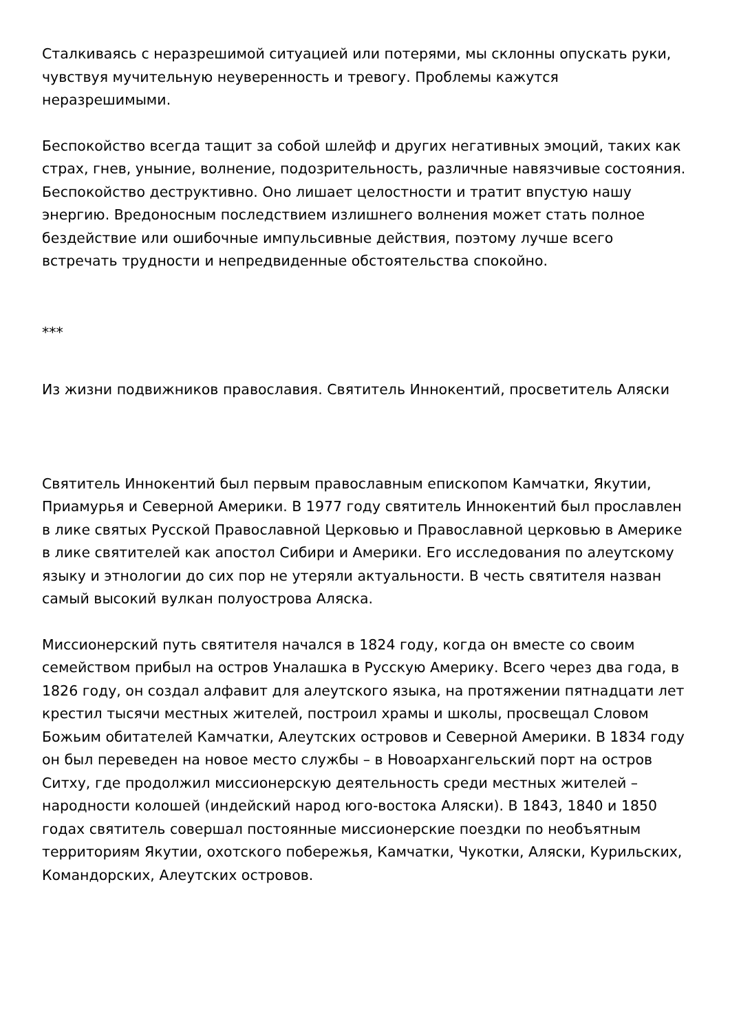Сталкиваясь с неразрешимой ситуацией или потерями, мы склонны опускать руки, чувствуя мучительную неуверенность и тревогу. Проблемы кажутся неразрешимыми.
Беспокойство всегда тащит за собой шлейф и других негативных эмоций, таких как страх, гнев, уныние, волнение, подозрительность, различные навязчивые состояния. Беспокойство деструктивно. Оно лишает целостности и тратит впустую нашу энергию. Вредоносным последствием излишнего волнения может стать полное бездействие или ошибочные импульсивные действия, поэтому лучше всего встречать трудности и непредвиденные обстоятельства спокойно.
***
Из жизни подвижников православия. Святитель Иннокентий, просветитель Аляски
Святитель Иннокентий был первым православным епископом Камчатки, Якутии, Приамурья и Северной Америки. В 1977 году святитель Иннокентий был прославлен в лике святых Русской Православной Церковью и Православной церковью в Америке в лике святителей как апостол Сибири и Америки. Его исследования по алеутскому языку и этнологии до сих пор не утеряли актуальности. В честь святителя назван самый высокий вулкан полуострова Аляска.
Миссионерский путь святителя начался в 1824 году, когда он вместе со своим семейством прибыл на остров Уналашка в Русскую Америку. Всего через два года, в 1826 году, он создал алфавит для алеутского языка, на протяжении пятнадцати лет крестил тысячи местных жителей, построил храмы и школы, просвещал Словом Божьим обитателей Камчатки, Алеутских островов и Северной Америки. В 1834 году он был переведен на новое место службы – в Новоархангельский порт на остров Ситху, где продолжил миссионерскую деятельность среди местных жителей – народности колошей (индейский народ юго-востока Аляски). В 1843, 1840 и 1850 годах святитель совершал постоянные миссионерские поездки по необъятным территориям Якутии, охотского побережья, Камчатки, Чукотки, Аляски, Курильских, Командорских, Алеутских островов.